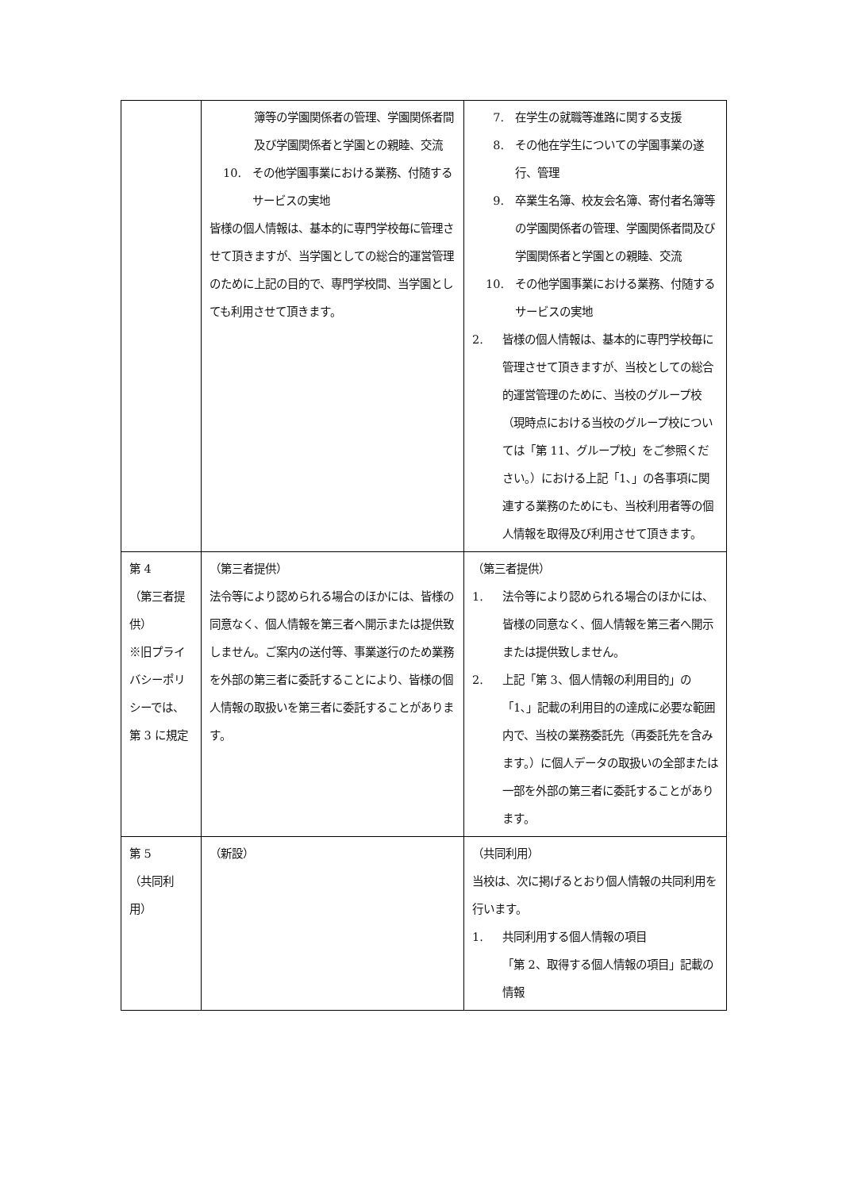| | 簿等の学園関係者の管理、学園関係者間及び学園関係者と学園との親睦、交流 10. その他学園事業における業務、付随するサービスの実地 皆様の個人情報は、基本的に専門学校毎に管理させて頂きますが、当学園としての総合的運営管理のために上記の目的で、専門学校間、当学園としても利用させて頂きます。 | 7. 在学生の就職等進路に関する支援 8. その他在学生についての学園事業の遂行、管理 9. 卒業生名簿、校友会名簿、寄付者名簿等の学園関係者の管理、学園関係者間及び学園関係者と学園との親睦、交流 10. その他学園事業における業務、付随するサービスの実地 2. 皆様の個人情報は、基本的に専門学校毎に管理させて頂きますが、当校としての総合的運営管理のために、当校のグループ校（現時点における当校のグループ校については「第 11、グループ校」をご参照ください。）における上記「1､」の各事項に関連する業務のためにも、当校利用者等の個人情報を取得及び利用させて頂きます。 |
| 第 4 （第三者提供） ※旧プライバシーポリシーでは、第 3 に規定 | （第三者提供） 法令等により認められる場合のほかには、皆様の同意なく、個人情報を第三者へ開示または提供致しません。ご案内の送付等、事業遂行のため業務を外部の第三者に委託することにより、皆様の個人情報の取扱いを第三者に委託することがあります。 | （第三者提供） 1. 法令等により認められる場合のほかには、皆様の同意なく、個人情報を第三者へ開示または提供致しません。 2. 上記「第 3、個人情報の利用目的」の「1､」記載の利用目的の達成に必要な範囲内で、当校の業務委託先（再委託先を含みます。）に個人データの取扱いの全部または一部を外部の第三者に委託することがあります。 |
| 第 5 （共同利用） | （新設） | （共同利用） 当校は、次に掲げるとおり個人情報の共同利用を行います。 1. 共同利用する個人情報の項目 「第 2、取得する個人情報の項目」記載の情報 |